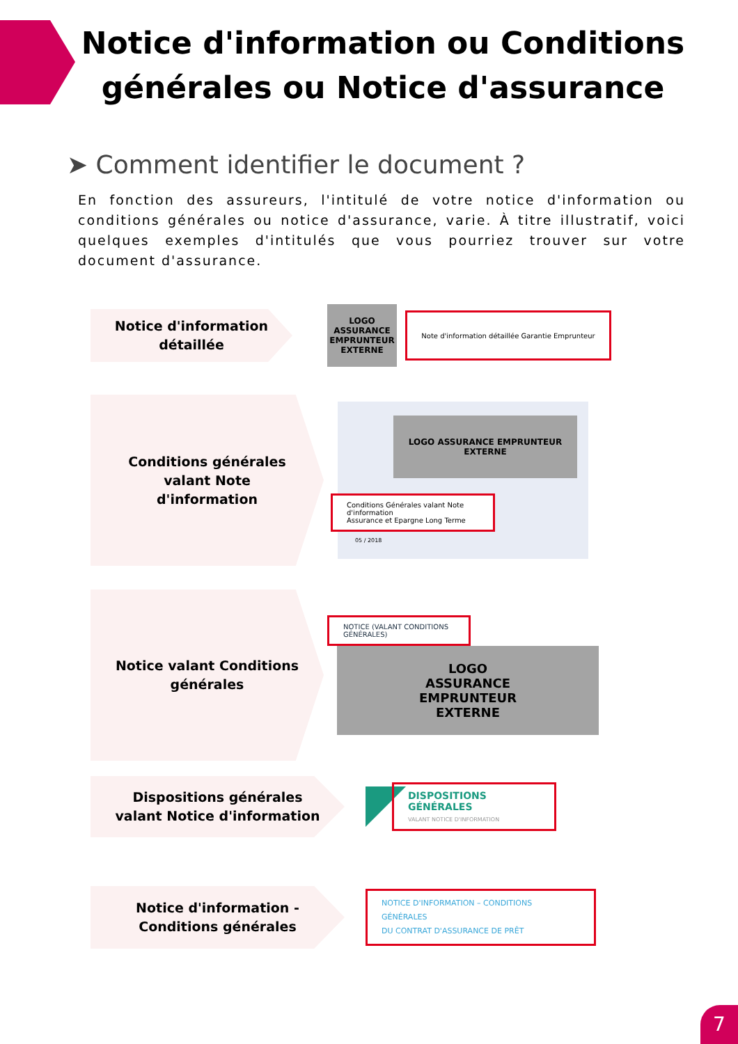Notice d'information ou Conditions générales ou Notice d'assurance
➤ Comment identifier le document ?
En fonction des assureurs, l'intitulé de votre notice d'information ou conditions générales ou notice d'assurance, varie. À titre illustratif, voici quelques exemples d'intitulés que vous pourriez trouver sur votre document d'assurance.
Notice d'information détaillée
LOGO ASSURANCE EMPRUNTEUR EXTERNE
Note d'information détaillée Garantie Emprunteur
Conditions générales valant Note d'information
LOGO ASSURANCE EMPRUNTEUR EXTERNE
Conditions Générales valant Note d'information
Assurance et Epargne Long Terme
05 / 2018
Notice valant Conditions générales
NOTICE (VALANT CONDITIONS GÉNÉRALES)
LOGO
ASSURANCE
EMPRUNTEUR
EXTERNE
Dispositions générales valant Notice d'information
DISPOSITIONS GÉNÉRALES
VALANT NOTICE D'INFORMATION
Notice d'information - Conditions générales
NOTICE D'INFORMATION – CONDITIONS GÉNÉRALES
DU CONTRAT D'ASSURANCE DE PRÊT
7